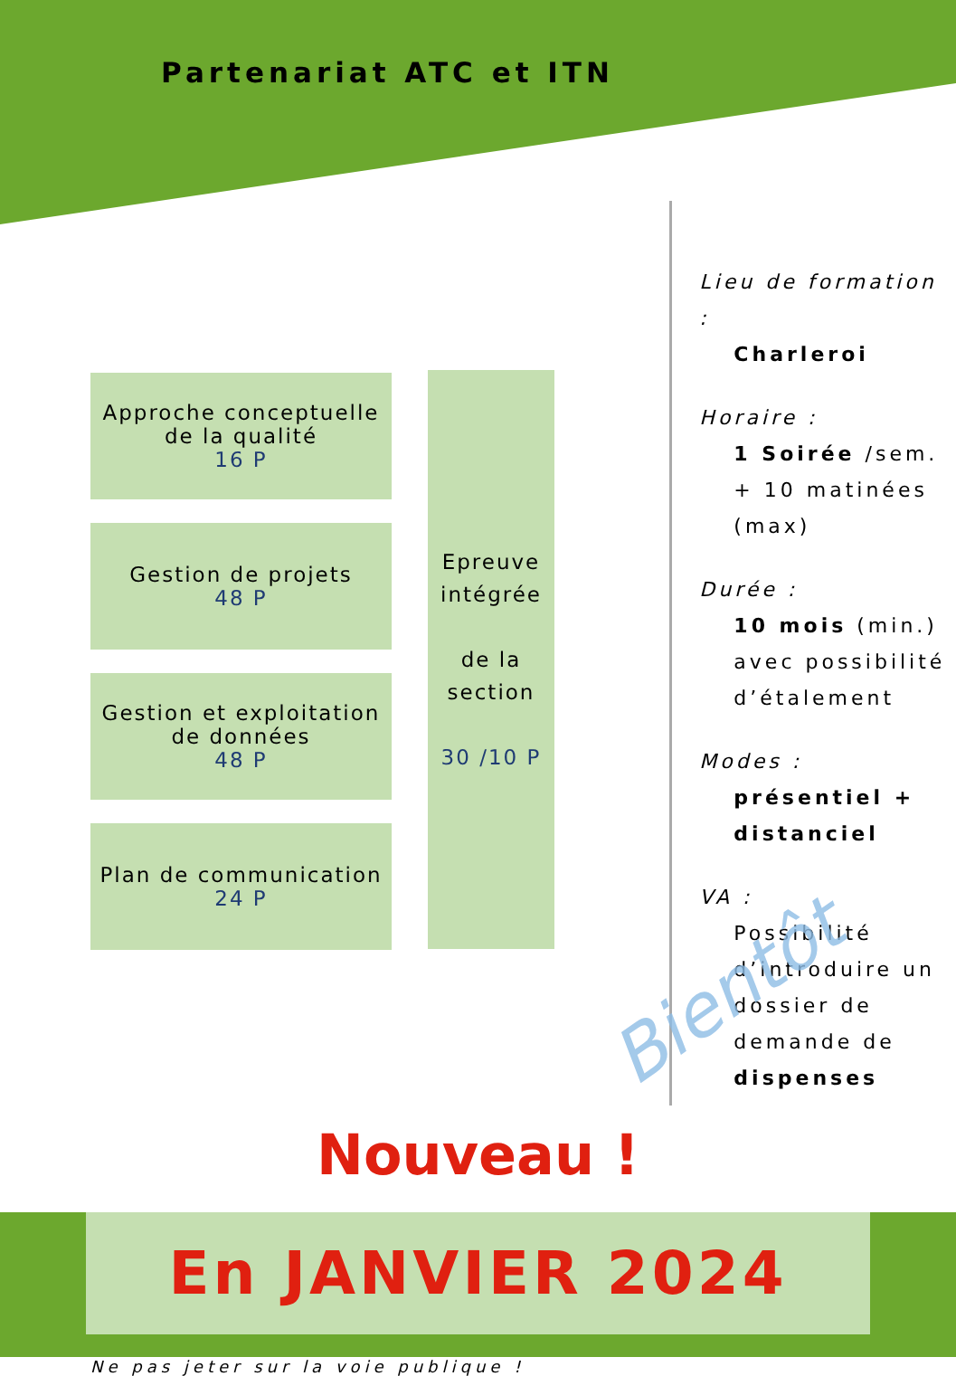Partenariat ATC et ITN
Approche conceptuelle
de la qualité
16 P
Gestion de projets
48 P
Gestion et exploitation
de données
48 P
Plan de communication
24 P
Epreuve intégrée
de la section
30 /10 P
Lieu de formation :
Charleroi
Horaire :
1 Soirée /sem.
+ 10 matinées (max)
Durée :
10 mois (min.)
avec possibilité d’étalement
Modes :
présentiel + distanciel
VA :
Possibilité d’introduire un dossier de demande de dispenses
Bientôt
Nouveau !
En JANVIER 2024
Ne pas jeter sur la voie publique !